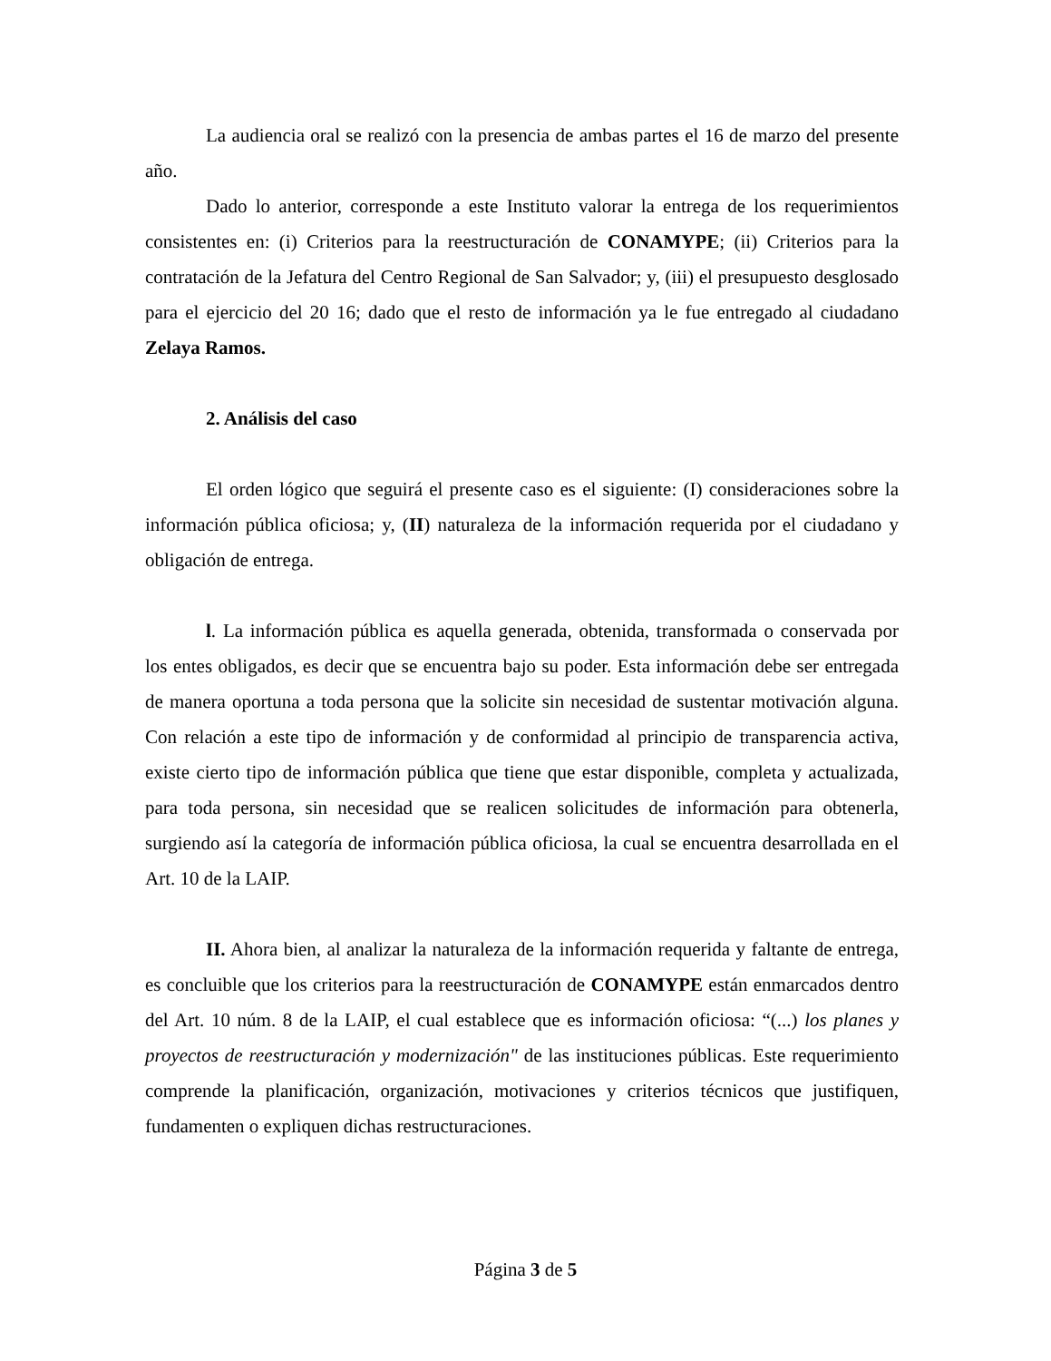La audiencia oral se realizó con la presencia de ambas partes el 16 de marzo del presente año.
Dado lo anterior, corresponde a este Instituto valorar la entrega de los requerimientos consistentes en: (i) Criterios para la reestructuración de CONAMYPE; (ii) Criterios para la contratación de la Jefatura del Centro Regional de San Salvador; y, (iii) el presupuesto desglosado para el ejercicio del 20 16; dado que el resto de información ya le fue entregado al ciudadano Zelaya Ramos.
2. Análisis del caso
El orden lógico que seguirá el presente caso es el siguiente: (I) consideraciones sobre la información pública oficiosa; y, (II) naturaleza de la información requerida por el ciudadano y obligación de entrega.
l. La información pública es aquella generada, obtenida, transformada o conservada por los entes obligados, es decir que se encuentra bajo su poder. Esta información debe ser entregada de manera oportuna a toda persona que la solicite sin necesidad de sustentar motivación alguna. Con relación a este tipo de información y de conformidad al principio de transparencia activa, existe cierto tipo de información pública que tiene que estar disponible, completa y actualizada, para toda persona, sin necesidad que se realicen solicitudes de información para obtenerla, surgiendo así la categoría de información pública oficiosa, la cual se encuentra desarrollada en el Art. 10 de la LAIP.
II. Ahora bien, al analizar la naturaleza de la información requerida y faltante de entrega, es concluible que los criterios para la reestructuración de CONAMYPE están enmarcados dentro del Art. 10 núm. 8 de la LAIP, el cual establece que es información oficiosa: “(...) los planes y proyectos de reestructuración y modernización" de las instituciones públicas. Este requerimiento comprende la planificación, organización, motivaciones y criterios técnicos que justifiquen, fundamenten o expliquen dichas restructuraciones.
Página 3 de 5